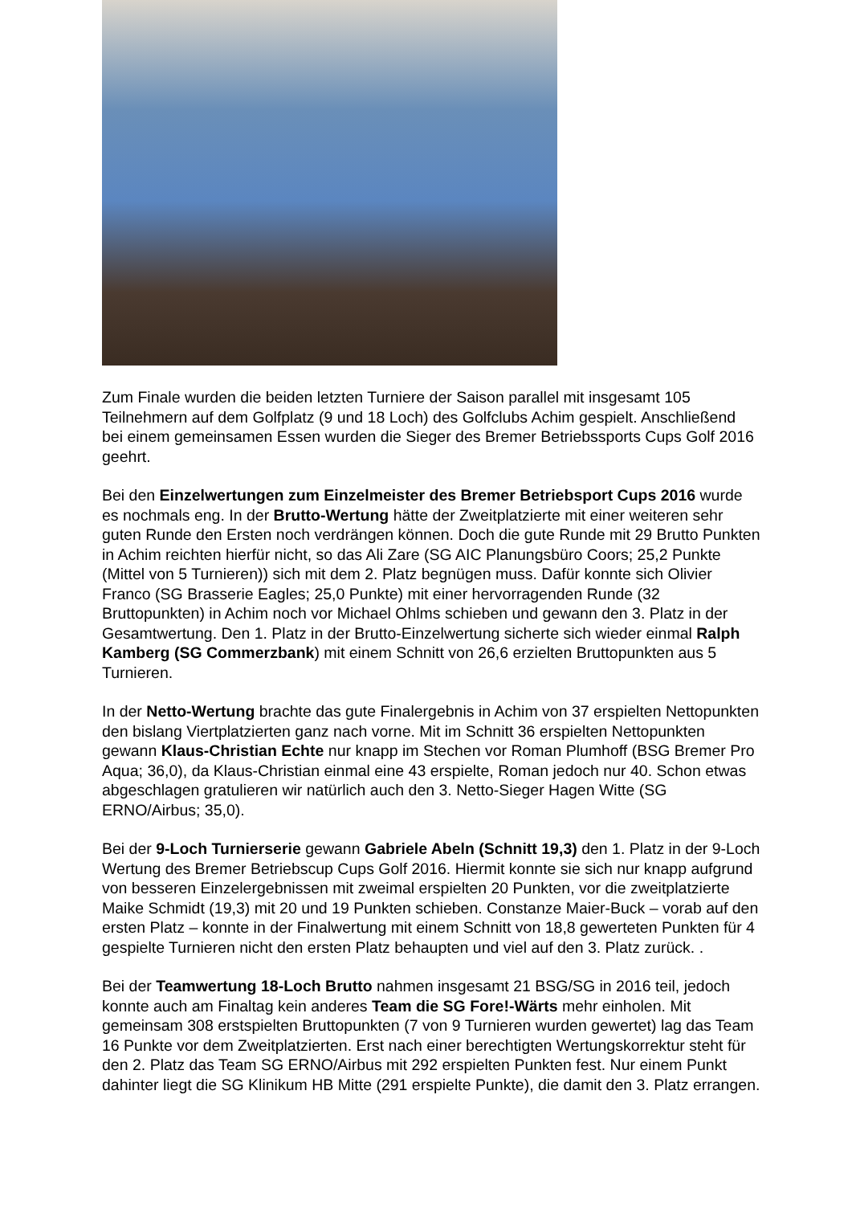Zum Finale wurden die beiden letzten Turniere der Saison parallel mit insgesamt 105 Teilnehmern auf dem Golfplatz (9 und 18 Loch) des Golfclubs Achim gespielt. Anschließend bei einem gemeinsamen Essen wurden die Sieger des Bremer Betriebssports Cups Golf 2016 geehrt.
Bei den Einzelwertungen zum Einzelmeister des Bremer Betriebsport Cups 2016 wurde es nochmals eng. In der Brutto-Wertung hätte der Zweitplatzierte mit einer weiteren sehr guten Runde den Ersten noch verdrängen können. Doch die gute Runde mit 29 Brutto Punkten in Achim reichten hierfür nicht, so das Ali Zare (SG AIC Planungsbüro Coors; 25,2 Punkte (Mittel von 5 Turnieren)) sich mit dem 2. Platz begnügen muss. Dafür konnte sich Olivier Franco (SG Brasserie Eagles; 25,0 Punkte) mit einer hervorragenden Runde (32 Bruttopunkten) in Achim noch vor Michael Ohlms schieben und gewann den 3. Platz in der Gesamtwertung. Den 1. Platz in der Brutto-Einzelwertung sicherte sich wieder einmal Ralph Kamberg (SG Commerzbank) mit einem Schnitt von 26,6 erzielten Bruttopunkten aus 5 Turnieren.
In der Netto-Wertung brachte das gute Finalergebnis in Achim von 37 erspielten Nettopunkten den bislang Viertplatzierten ganz nach vorne. Mit im Schnitt 36 erspielten Nettopunkten gewann Klaus-Christian Echte nur knapp im Stechen vor Roman Plumhoff (BSG Bremer Pro Aqua; 36,0), da Klaus-Christian einmal eine 43 erspielte, Roman jedoch nur 40. Schon etwas abgeschlagen gratulieren wir natürlich auch den 3. Netto-Sieger Hagen Witte (SG ERNO/Airbus; 35,0).
Bei der 9-Loch Turnierserie gewann Gabriele Abeln (Schnitt 19,3) den 1. Platz in der 9-Loch Wertung des Bremer Betriebscup Cups Golf 2016. Hiermit konnte sie sich nur knapp aufgrund von besseren Einzelergebnissen mit zweimal erspielten 20 Punkten, vor die zweitplatzierte Maike Schmidt (19,3) mit 20 und 19 Punkten schieben. Constanze Maier-Buck – vorab auf den ersten Platz – konnte in der Finalwertung mit einem Schnitt von 18,8 gewerteten Punkten für 4 gespielte Turnieren nicht den ersten Platz behaupten und viel auf den 3. Platz zurück. .
Bei der Teamwertung 18-Loch Brutto nahmen insgesamt 21 BSG/SG in 2016 teil, jedoch konnte auch am Finaltag kein anderes Team die SG Fore!-Wärts mehr einholen. Mit gemeinsam 308 erstspielten Bruttopunkten (7 von 9 Turnieren wurden gewertet) lag das Team 16 Punkte vor dem Zweitplatzierten. Erst nach einer berechtigten Wertungskorrektur steht für den 2. Platz das Team SG ERNO/Airbus mit 292 erspielten Punkten fest. Nur einem Punkt dahinter liegt die SG Klinikum HB Mitte (291 erspielte Punkte), die damit den 3. Platz errangen.